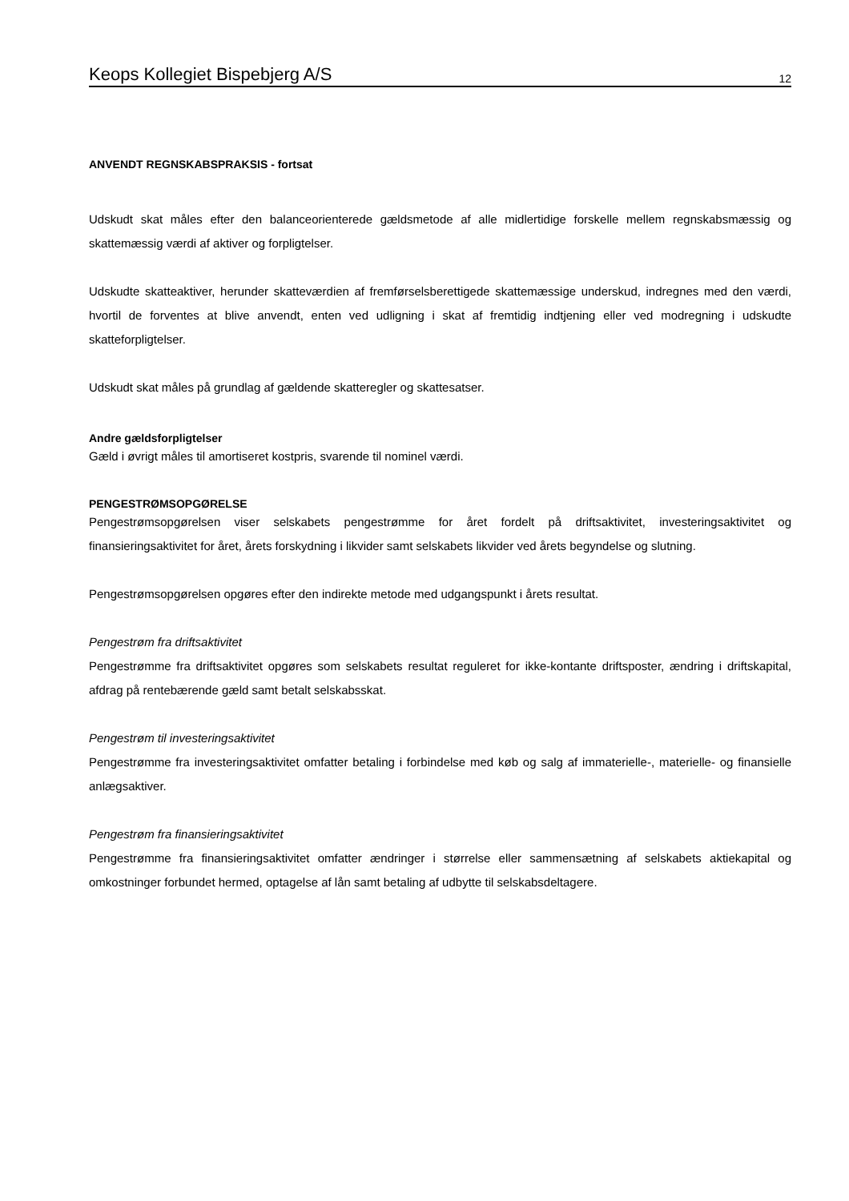Keops Kollegiet Bispebjerg A/S 12
ANVENDT REGNSKABSPRAKSIS - fortsat
Udskudt skat måles efter den balanceorienterede gældsmetode af alle midlertidige forskelle mellem regnskabsmæssig og skattemæssig værdi af aktiver og forpligtelser.
Udskudte skatteaktiver, herunder skatteværdien af fremførselsberettigede skattemæssige underskud, indregnes med den værdi, hvortil de forventes at blive anvendt, enten ved udligning i skat af fremtidig indtjening eller ved modregning i udskudte skatteforpligtelser.
Udskudt skat måles på grundlag af gældende skatteregler og skattesatser.
Andre gældsforpligtelser
Gæld i øvrigt måles til amortiseret kostpris, svarende til nominel værdi.
PENGESTRØMSOPGØRELSE
Pengestrømsopgørelsen viser selskabets pengestrømme for året fordelt på driftsaktivitet, investeringsaktivitet og finansieringsaktivitet for året, årets forskydning i likvider samt selskabets likvider ved årets begyndelse og slutning.
Pengestrømsopgørelsen opgøres efter den indirekte metode med udgangspunkt i årets resultat.
Pengestrøm fra driftsaktivitet
Pengestrømme fra driftsaktivitet opgøres som selskabets resultat reguleret for ikke-kontante driftsposter, ændring i driftskapital, afdrag på rentebærende gæld samt betalt selskabsskat.
Pengestrøm til investeringsaktivitet
Pengestrømme fra investeringsaktivitet omfatter betaling i forbindelse med køb og salg af immaterielle-, materielle- og finansielle anlægsaktiver.
Pengestrøm fra finansieringsaktivitet
Pengestrømme fra finansieringsaktivitet omfatter ændringer i størrelse eller sammensætning af selskabets aktiekapital og omkostninger forbundet hermed, optagelse af lån samt betaling af udbytte til selskabsdeltagere.